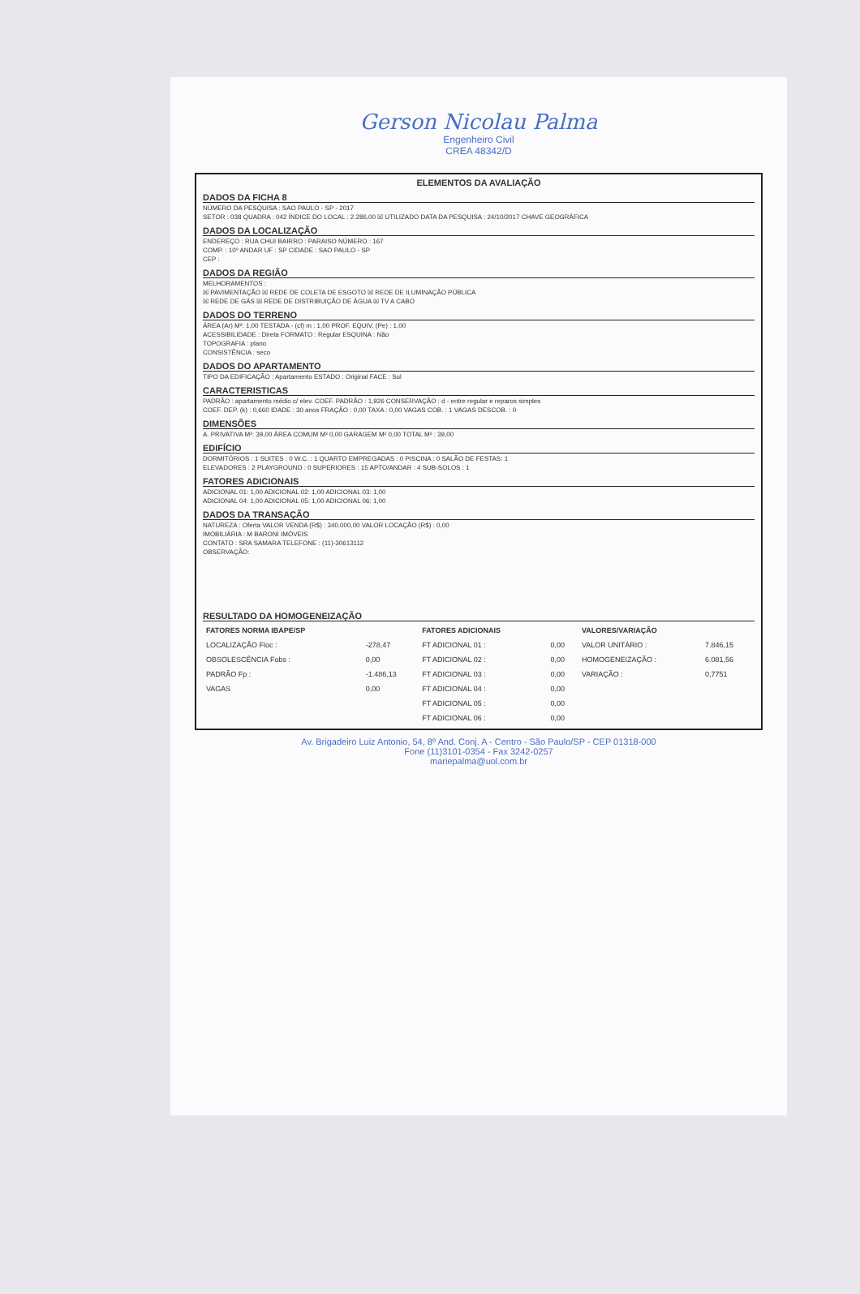Gerson Nicolau Palma
Engenheiro Civil
CREA 48342/D
ELEMENTOS DA AVALIAÇÃO
DADOS DA FICHA 8
NÚMERO DA PESQUISA : SAO PAULO - SP - 2017
SETOR : 038 QUADRA : 042 ÍNDICE DO LOCAL : 2.286,00 ☒ UTILIZADO DATA DA PESQUISA : 24/10/2017 CHAVE GEOGRÁFICA
DADOS DA LOCALIZAÇÃO
ENDEREÇO : RUA CHUI BAIRRO : PARAISO NÚMERO : 167
COMP. : 10º ANDAR UF : SP CIDADE : SAO PAULO - SP
CEP :
DADOS DA REGIÃO
MELHORAMENTOS :
☒ PAVIMENTAÇÃO ☒ REDE DE COLETA DE ESGOTO ☒ REDE DE ILUMINAÇÃO PÚBLICA
☒ REDE DE GÁS ☒ REDE DE DISTRIBUIÇÃO DE ÁGUA ☒ TV A CABO
DADOS DO TERRENO
ÁREA (Ar) M²: 1,00 TESTADA - (cf) m : 1,00 PROF. EQUIV. (Pe) : 1,00
ACESSIBILIDADE : Direta FORMATO : Regular ESQUINA : Não
TOPOGRAFIA : plano
CONSISTÊNCIA : seco
DADOS DO APARTAMENTO
TIPO DA EDIFICAÇÃO : Apartamento ESTADO : Original FACE : Sul
CARACTERISTICAS
PADRÃO : apartamento médio c/ elev. COEF. PADRÃO : 1,926 CONSERVAÇÃO : d - entre regular e reparos simples
COEF. DEP. (k) : 0,660 IDADE : 30 anos FRAÇÃO : 0,00 TAXA : 0,00 VAGAS COB. : 1 VAGAS DESCOB. : 0
DIMENSÕES
A. PRIVATIVA M²: 39,00 ÁREA COMUM M² 0,00 GARAGEM M² 0,00 TOTAL M² : 39,00
EDIFÍCIO
DORMITÓRIOS : 1 SUITES : 0 W.C. : 1 QUARTO EMPREGADAS : 0 PISCINA : 0 SALÃO DE FESTAS: 1
ELEVADORES : 2 PLAYGROUND : 0 SUPERIORES : 15 APTO/ANDAR : 4 SUB-SOLOS : 1
FATORES ADICIONAIS
ADICIONAL 01: 1,00 ADICIONAL 02: 1,00 ADICIONAL 03: 1,00
ADICIONAL 04: 1,00 ADICIONAL 05: 1,00 ADICIONAL 06: 1,00
DADOS DA TRANSAÇÃO
NATUREZA : Oferta VALOR VENDA (R$) : 340.000,00 VALOR LOCAÇÃO (R$) : 0,00
IMOBILIÁRIA : M BARONI IMÓVEIS
CONTATO : SRA SAMARA TELEFONE : (11)-30613112
OBSERVAÇÃO:
RESULTADO DA HOMOGENEIZAÇÃO
| FATORES NORMA IBAPE/SP | | FATORES ADICIONAIS | | VALORES/VARIAÇÃO | |
| --- | --- | --- | --- | --- | --- |
| LOCALIZAÇÃO Floc : | -278,47 | FT ADICIONAL 01 : | 0,00 | VALOR UNITÁRIO : | 7.846,15 |
| OBSOLESCÊNCIA Fobs : | 0,00 | FT ADICIONAL 02 : | 0,00 | HOMOGENEIZAÇÃO : | 6.081,56 |
| PADRÃO Fp : | -1.486,13 | FT ADICIONAL 03 : | 0,00 | VARIAÇÃO : | 0,7751 |
| VAGAS | 0,00 | FT ADICIONAL 04 : | 0,00 | | |
| | | FT ADICIONAL 05 : | 0,00 | | |
| | | FT ADICIONAL 06 : | 0,00 | | |
Av. Brigadeiro Luiz Antonio, 54, 8º And. Conj. A - Centro - São Paulo/SP - CEP 01318-000
Fone (11)3101-0354 - Fax 3242-0257
mariepalma@uol.com.br